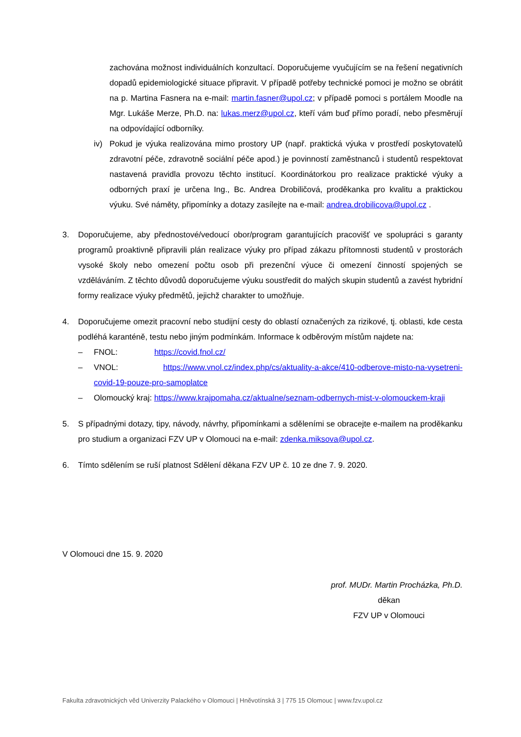zachována možnost individuálních konzultací. Doporučujeme vyučujícím se na řešení negativních dopadů epidemiologické situace připravit. V případě potřeby technické pomoci je možno se obrátit na p. Martina Fasnera na e-mail: martin.fasner@upol.cz; v případě pomoci s portálem Moodle na Mgr. Lukáše Merze, Ph.D. na: lukas.merz@upol.cz, kteří vám buď přímo poradí, nebo přesměrují na odpovídající odborníky.
iv) Pokud je výuka realizována mimo prostory UP (např. praktická výuka v prostředí poskytovatelů zdravotní péče, zdravotně sociální péče apod.) je povinností zaměstnanců i studentů respektovat nastavená pravidla provozu těchto institucí. Koordinátorkou pro realizace praktické výuky a odborných praxí je určena Ing., Bc. Andrea Drobiličová, proděkanka pro kvalitu a praktickou výuku. Své náměty, připomínky a dotazy zasílejte na e-mail: andrea.drobilicova@upol.cz .
3. Doporučujeme, aby přednostové/vedoucí obor/program garantujících pracovišť ve spolupráci s garanty programů proaktivně připravili plán realizace výuky pro případ zákazu přítomnosti studentů v prostorách vysoké školy nebo omezení počtu osob při prezenční výuce či omezení činností spojených se vzděláváním. Z těchto důvodů doporučujeme výuku soustředit do malých skupin studentů a zavést hybridní formy realizace výuky předmětů, jejichž charakter to umožňuje.
4. Doporučujeme omezit pracovní nebo studijní cesty do oblastí označených za rizikové, tj. oblasti, kde cesta podléhá karanténě, testu nebo jiným podmínkám. Informace k odběrovým místům najdete na:
– FNOL: https://covid.fnol.cz/
– VNOL: https://www.vnol.cz/index.php/cs/aktuality-a-akce/410-odberove-misto-na-vysetreni-covid-19-pouze-pro-samoplatce
– Olomoucký kraj: https://www.krajpomaha.cz/aktualne/seznam-odbernych-mist-v-olomouckem-kraji
5. S případnými dotazy, tipy, návody, návrhy, připomínkami a sděleními se obracejte e-mailem na proděkanku pro studium a organizaci FZV UP v Olomouci na e-mail: zdenka.miksova@upol.cz.
6. Tímto sdělením se ruší platnost Sdělení děkana FZV UP č. 10 ze dne 7. 9. 2020.
V Olomouci dne 15. 9. 2020
prof. MUDr. Martin Procházka, Ph.D.
děkan
FZV UP v Olomouci
Fakulta zdravotnických věd Univerzity Palackého v Olomouci | Hněvotínská 3 | 775 15 Olomouc | www.fzv.upol.cz